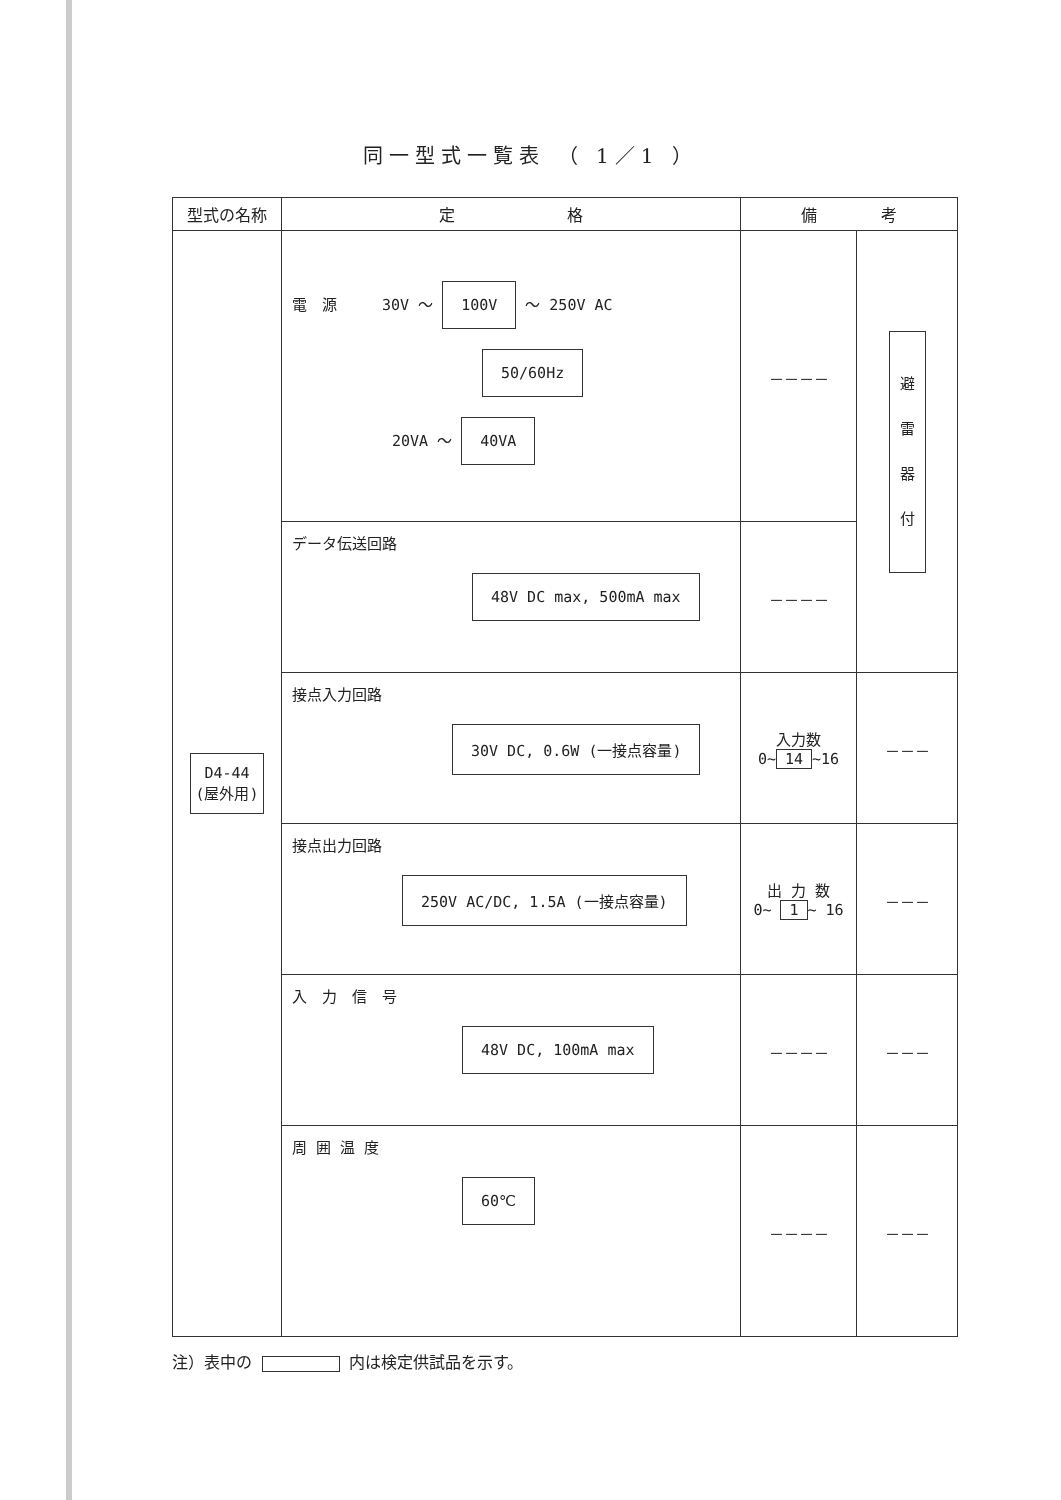同一型式一覧表 （ 1／1 ）
| 型式の名称 | 定 格 | 備 考 | |
| --- | --- | --- | --- |
| D4-44 (屋外用) | 電 源 30V ～ 100V ～ 250V AC 50/60Hz 20VA ～ 40VA | －－－－ | 避 雷 器 付 |
| | データ伝送回路 48V DC max, 500mA max | －－－－ | |
| | 接点入力回路 30V DC, 0.6W (一接点容量) | 入力数 0~ 14 ~16 | －－－ |
| | 接点出力回路 250V AC/DC, 1.5A (一接点容量) | 出 力 数 0~ 1 ~ 16 | －－－ |
| | 入 力 信 号 48V DC, 100mA max | －－－－ | －－－ |
| | 周 囲 温 度 60℃ | －－－－ | －－－ |
注）表中の 内は検定供試品を示す。